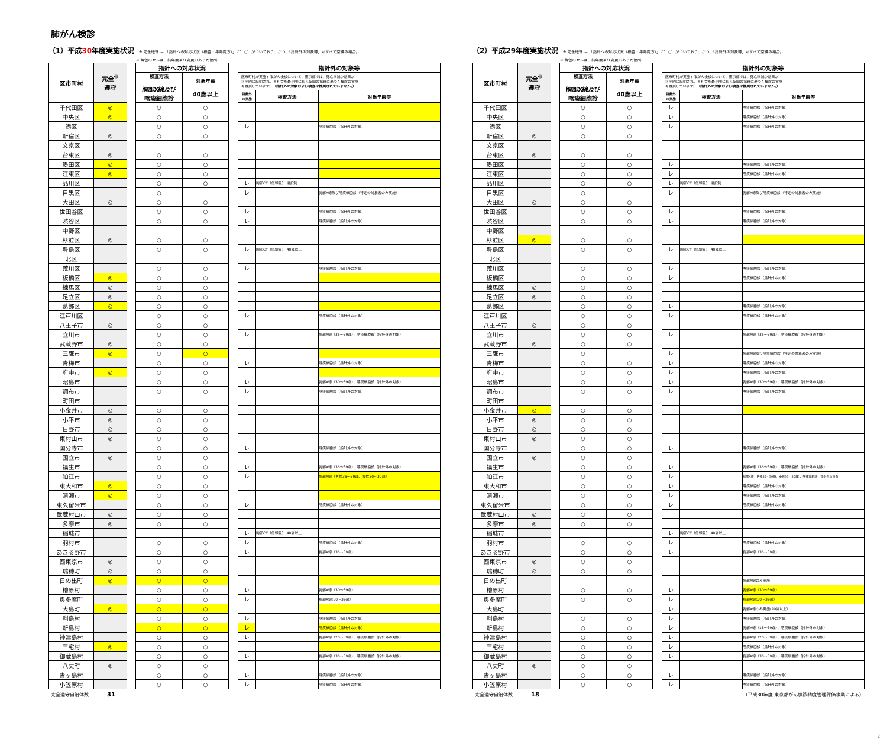肺がん検診
（1）平成 30年度実施状況 ※ 完全遵守 ＝ 「指針への対応状況（検査・年齢両方）」に゛○゛がついており、かつ、「指針外の対象等」がすべて空欄の場合。
※ 黄色のセルは、前年度より変更のあった箇所
| 区市町村 | 完全<sup>※</sup> 遵守 | | 指針への対応状況 | | | 指針外の対象等 | | |
| --- | --- | --- | --- | --- | --- | --- | --- | --- |
| | | | 検査方法 胸部X線及び 喀痰細胞診 | 対象年齢 40歳以上 | | 区市町村が実施するがん検診について、東京都では、死亡率減少効果が 科学的に証明され、不利益を最小限に抑えた国の指針に基づく検診の実施 を推奨しています。 （指針外の対象および検査は推奨されていません。） | | |
| | | | | | | 指針外 の実施 | 検査方法 | 対象年齢等 |
| 千代田区 | ◎ | | ○ | ○ | | | | |
| 中央区 | ◎ | | ○ | ○ | | | | |
| 港区 | | | ○ | ○ | | レ | | 喀痰細胞診（指針外の対象） |
| 新宿区 | ◎ | | ○ | ○ | | | | |
| 文京区 | | | | | | | | |
| 台東区 | ◎ | | ○ | ○ | | | | |
| 墨田区 | ◎ | | ○ | ○ | | | | |
| 江東区 | ◎ | | ○ | ○ | | | | |
| 品川区 | | | ○ | ○ | | レ | 胸部CT（低線量） 選択制 | |
| 目黒区 | | | ○ | | | レ | | 胸部X線及び喀痰細胞診（特定の対象者のみ実施） |
| 大田区 | ◎ | | ○ | ○ | | | | |
| 世田谷区 | | | ○ | ○ | | レ | | 喀痰細胞診（指針外の対象） |
| 渋谷区 | | | ○ | ○ | | レ | | 喀痰細胞診（指針外の対象） |
| 中野区 | | | | | | | | |
| 杉並区 | ◎ | | ○ | ○ | | | | |
| 豊島区 | | | ○ | ○ | | レ | 胸部CT（低線量） 40歳以上 | |
| 北区 | | | | | | | | |
| 荒川区 | | | ○ | ○ | | レ | | 喀痰細胞診（指針外の対象） |
| 板橋区 | ◎ | | ○ | ○ | | | | |
| 練馬区 | ◎ | | ○ | ○ | | | | |
| 足立区 | ◎ | | ○ | ○ | | | | |
| 葛飾区 | ◎ | | ○ | ○ | | | | |
| 江戸川区 | | | ○ | ○ | | レ | | 喀痰細胞診（指針外の対象） |
| 八王子市 | ◎ | | ○ | ○ | | | | |
| 立川市 | | | ○ | ○ | | レ | | 胸部X線（35～39歳）、喀痰細胞診（指針外の対象） |
| 武蔵野市 | ◎ | | ○ | ○ | | | | |
| 三鷹市 | ◎ | | ○ | ○ | | | | |
| 青梅市 | | | ○ | ○ | | レ | | 喀痰細胞診（指針外の対象） |
| 府中市 | ◎ | | ○ | ○ | | | | |
| 昭島市 | | | ○ | ○ | | レ | | 胸部X線（30～39歳）、喀痰細胞診（指針外の対象） |
| 調布市 | | | ○ | ○ | | レ | | 喀痰細胞診（指針外の対象） |
| 町田市 | | | | | | | | |
| 小金井市 | ◎ | | ○ | ○ | | | | |
| 小平市 | ◎ | | ○ | ○ | | | | |
| 日野市 | ◎ | | ○ | ○ | | | | |
| 東村山市 | ◎ | | ○ | ○ | | | | |
| 国分寺市 | | | ○ | ○ | | レ | | 喀痰細胞診（指針外の対象） |
| 国立市 | ◎ | | ○ | ○ | | | | |
| 福生市 | | | ○ | ○ | | レ | | 胸部X線（35～39歳）、喀痰細胞診（指針外の対象） |
| 狛江市 | | | ○ | ○ | | レ | | 胸部X線（男性35～39歳、女性30～39歳） |
| 東大和市 | ◎ | | ○ | ○ | | | | |
| 清瀬市 | ◎ | | ○ | ○ | | | | |
| 東久留米市 | | | ○ | ○ | | レ | | 喀痰細胞診（指針外の対象） |
| 武蔵村山市 | ◎ | | ○ | ○ | | | | |
| 多摩市 | ◎ | | ○ | ○ | | | | |
| 稲城市 | | | | | | レ | 胸部CT（低線量） 40歳以上 | |
| 羽村市 | | | ○ | ○ | | レ | | 喀痰細胞診（指針外の対象） |
| あきる野市 | | | ○ | ○ | | レ | | 胸部X線（35～39歳） |
| 西東京市 | ◎ | | ○ | ○ | | | | |
| 瑞穂町 | ◎ | | ○ | ○ | | | | |
| 日の出町 | ◎ | | ○ | ○ | | | | |
| 檜原村 | | | ○ | ○ | | レ | | 胸部X線（30～39歳） |
| 奥多摩町 | | | ○ | ○ | | レ | | 胸部X線(30～39歳） |
| 大島町 | ◎ | | ○ | ○ | | | | |
| 利島村 | | | ○ | ○ | | レ | | 喀痰細胞診（指針外の対象） |
| 新島村 | | | ○ | ○ | | レ | | 喀痰細胞診（指針外の対象） |
| 神津島村 | | | ○ | ○ | | レ | | 胸部X線（20～39歳）、喀痰細胞診（指針外の対象） |
| 三宅村 | ◎ | | ○ | ○ | | | | |
| 御蔵島村 | | | ○ | ○ | | レ | | 胸部X線（30～39歳）、喀痰細胞診（指針外の対象） |
| 八丈町 | ◎ | | ○ | ○ | | | | |
| 青ヶ島村 | | | ○ | ○ | | レ | | 喀痰細胞診（指針外の対象） |
| 小笠原村 | | | ○ | ○ | | レ | | 喀痰細胞診（指針外の対象） |
完全遵守自治体数 31
（2）平成29年度実施状況 ※ 完全遵守 ＝ 「指針への対応状況（検査・年齢両方）」に゛○゛がついており、かつ、「指針外の対象等」がすべて空欄の場合。
※ 黄色のセルは、前年度より変更のあった箇所
| 区市町村 | 完全<sup>※</sup> 遵守 | | 指針への対応状況 | | | 指針外の対象等 | | |
| --- | --- | --- | --- | --- | --- | --- | --- | --- |
| | | | 検査方法 胸部X線及び 喀痰細胞診 | 対象年齢 40歳以上 | | 区市町村が実施するがん検診について、東京都では、死亡率減少効果が 科学的に証明され、不利益を最小限に抑えた国の指針に基づく検診の実施 を推奨しています。 （指針外の対象および検査は推奨されていません。） | | |
| | | | | | | 指針外 の実施 | 検査方法 | 対象年齢等 |
| 千代田区 | | | ○ | ○ | | レ | | 喀痰細胞診（指針外の対象） |
| 中央区 | | | ○ | ○ | | レ | | 喀痰細胞診（指針外の対象） |
| 港区 | | | ○ | ○ | | レ | | 喀痰細胞診（指針外の対象） |
| 新宿区 | ◎ | | ○ | ○ | | | | |
| 文京区 | | | | | | | | |
| 台東区 | ◎ | | ○ | ○ | | | | |
| 墨田区 | | | ○ | ○ | | レ | | 喀痰細胞診（指針外の対象） |
| 江東区 | | | ○ | ○ | | レ | | 喀痰細胞診（指針外の対象） |
| 品川区 | | | ○ | ○ | | レ | 胸部CT（低線量） 選択制 | |
| 目黒区 | | | ○ | | | レ | | 胸部X線及び喀痰細胞診（特定の対象者のみ実施） |
| 大田区 | ◎ | | ○ | ○ | | | | |
| 世田谷区 | | | ○ | ○ | | レ | | 喀痰細胞診（指針外の対象） |
| 渋谷区 | | | ○ | ○ | | レ | | 喀痰細胞診（指針外の対象） |
| 中野区 | | | | | | | | |
| 杉並区 | ◎ | | ○ | ○ | | | | |
| 豊島区 | | | ○ | ○ | | レ | 胸部CT（低線量） 40歳以上 | |
| 北区 | | | | | | | | |
| 荒川区 | | | ○ | ○ | | レ | | 喀痰細胞診（指針外の対象） |
| 板橋区 | | | ○ | ○ | | レ | | 喀痰細胞診（指針外の対象） |
| 練馬区 | ◎ | | ○ | ○ | | | | |
| 足立区 | ◎ | | ○ | ○ | | | | |
| 葛飾区 | | | ○ | ○ | | レ | | 喀痰細胞診（指針外の対象） |
| 江戸川区 | | | ○ | ○ | | レ | | 喀痰細胞診（指針外の対象） |
| 八王子市 | ◎ | | ○ | ○ | | | | |
| 立川市 | | | ○ | ○ | | レ | | 胸部X線（35～39歳）、喀痰細胞診（指針外の対象） |
| 武蔵野市 | ◎ | | ○ | ○ | | | | |
| 三鷹市 | | | ○ | | | レ | | 胸部X線及び喀痰細胞診（特定の対象者のみ実施） |
| 青梅市 | | | ○ | ○ | | レ | | 喀痰細胞診（指針外の対象） |
| 府中市 | | | ○ | ○ | | レ | | 喀痰細胞診（指針外の対象） |
| 昭島市 | | | ○ | ○ | | レ | | 胸部X線（30～39歳）、喀痰細胞診（指針外の対象） |
| 調布市 | | | ○ | ○ | | レ | | 喀痰細胞診（指針外の対象） |
| 町田市 | | | | | | | | |
| 小金井市 | ◎ | | ○ | ○ | | | | |
| 小平市 | ◎ | | ○ | ○ | | | | |
| 日野市 | ◎ | | ○ | ○ | | | | |
| 東村山市 | ◎ | | ○ | ○ | | | | |
| 国分寺市 | | | ○ | ○ | | レ | | 喀痰細胞診（指針外の対象） |
| 国立市 | ◎ | | ○ | ○ | | | | |
| 福生市 | | | ○ | ○ | | レ | | 胸部X線（35～39歳）、喀痰細胞診（指針外の対象） |
| 狛江市 | | | ○ | ○ | | レ | | 胸部X線（男性35～39歳、女性30～39歳）、喀痰細胞診（指針外の対象） |
| 東大和市 | | | ○ | ○ | | レ | | 喀痰細胞診（指針外の対象） |
| 清瀬市 | | | ○ | ○ | | レ | | 喀痰細胞診（指針外の対象） |
| 東久留米市 | | | ○ | ○ | | レ | | 喀痰細胞診（指針外の対象） |
| 武蔵村山市 | ◎ | | ○ | ○ | | | | |
| 多摩市 | ◎ | | ○ | ○ | | | | |
| 稲城市 | | | | | | レ | 胸部CT（低線量） 40歳以上 | |
| 羽村市 | | | ○ | ○ | | レ | | 喀痰細胞診（指針外の対象） |
| あきる野市 | | | ○ | ○ | | レ | | 胸部X線（35～39歳） |
| 西東京市 | ◎ | | ○ | ○ | | | | |
| 瑞穂町 | ◎ | | ○ | ○ | | | | |
| 日の出町 | | | | | | | | 胸部X線のみ実施 |
| 檜原村 | | | ○ | ○ | | レ | | 胸部X線（30～39歳） |
| 奥多摩町 | | | ○ | ○ | | レ | | 胸部X線(30～39歳） |
| 大島町 | | | | | | レ | | 胸部X線のみ実施(20歳以上） |
| 利島村 | | | ○ | ○ | | レ | | 喀痰細胞診（指針外の対象） |
| 新島村 | | | ○ | ○ | | レ | | 胸部X線（18～39歳）、喀痰細胞診（指針外の対象） |
| 神津島村 | | | ○ | ○ | | レ | | 胸部X線（20～39歳）、喀痰細胞診（指針外の対象） |
| 三宅村 | | | ○ | ○ | | レ | | 喀痰細胞診（指針外の対象） |
| 御蔵島村 | | | ○ | ○ | | レ | | 胸部X線（30～39歳）、喀痰細胞診（指針外の対象） |
| 八丈町 | ◎ | | ○ | ○ | | | | |
| 青ヶ島村 | | | ○ | ○ | | レ | | 喀痰細胞診（指針外の対象） |
| 小笠原村 | | | ○ | ○ | | レ | | 喀痰細胞診（指針外の対象） |
完全遵守自治体数 18 （平成30年度 東京都がん検診精度管理評価事業による）
2